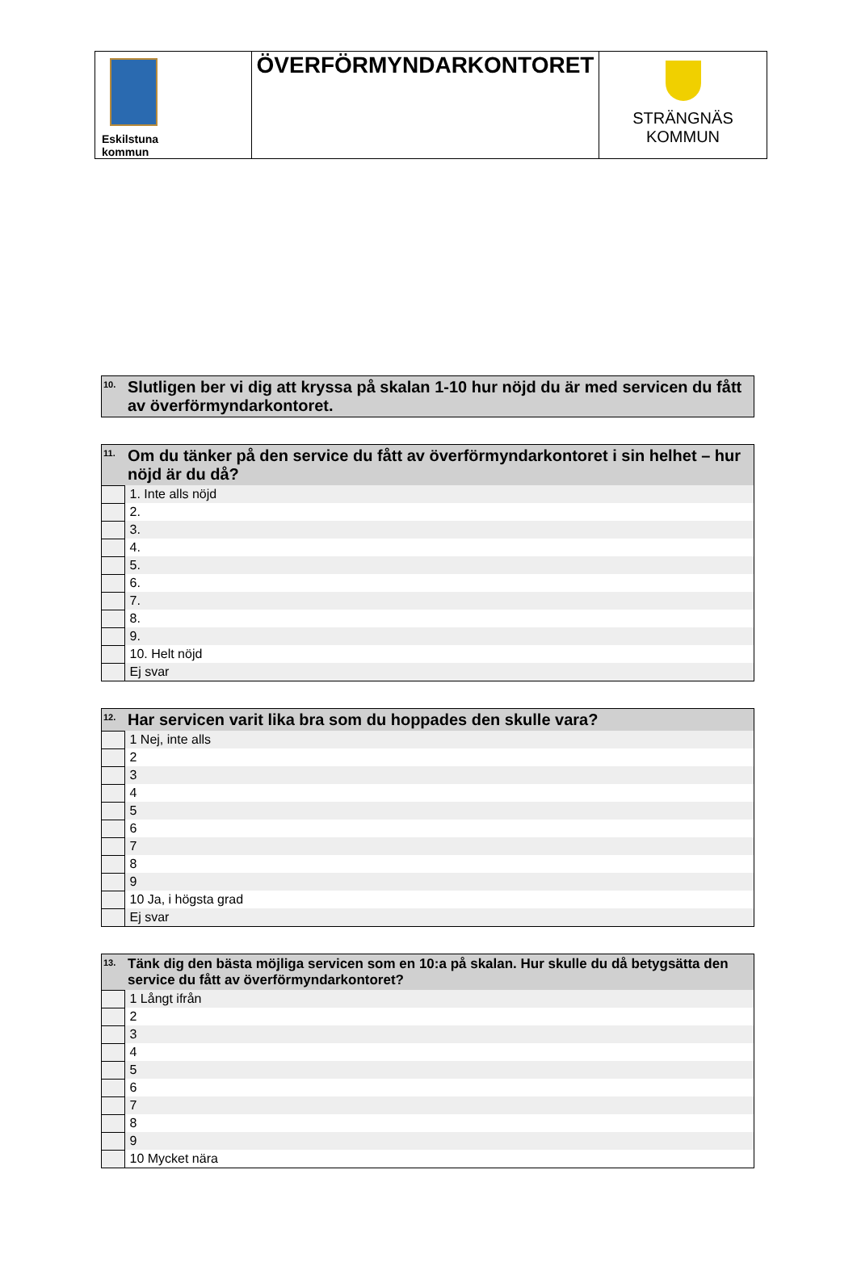| Eskilstuna kommun | ÖVERFÖRMYNDARKONTORET | STRÄNGNÄS KOMMUN |
| 10. | Slutligen ber vi dig att kryssa på skalan 1-10 hur nöjd du är med servicen du fått av överförmyndarkontoret. |
| --- | --- |
| 11. | Om du tänker på den service du fått av överförmyndarkontoret i sin helhet – hur nöjd är du då? |
| --- | --- |
| | 1. Inte alls nöjd |
| | 2. |
| | 3. |
| | 4. |
| | 5. |
| | 6. |
| | 7. |
| | 8. |
| | 9. |
| | 10. Helt nöjd |
| | Ej svar |
| 12. | Har servicen varit lika bra som du hoppades den skulle vara? |
| --- | --- |
| | 1 Nej, inte alls |
| | 2 |
| | 3 |
| | 4 |
| | 5 |
| | 6 |
| | 7 |
| | 8 |
| | 9 |
| | 10 Ja, i högsta grad |
| | Ej svar |
| 13. | Tänk dig den bästa möjliga servicen som en 10:a på skalan. Hur skulle du då betygsätta den service du fått av överförmyndarkontoret? |
| --- | --- |
| | 1 Långt ifrån |
| | 2 |
| | 3 |
| | 4 |
| | 5 |
| | 6 |
| | 7 |
| | 8 |
| | 9 |
| | 10 Mycket nära |